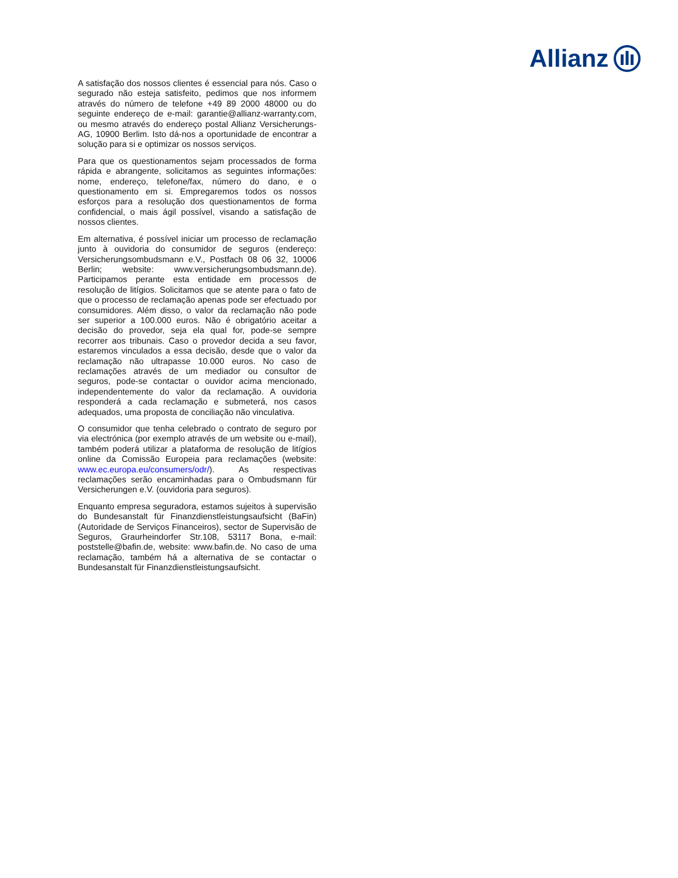Allianz
A satisfação dos nossos clientes é essencial para nós. Caso o segurado não esteja satisfeito, pedimos que nos informem através do número de telefone +49 89 2000 48000 ou do seguinte endereço de e-mail: garantie@allianz-warranty.com, ou mesmo através do endereço postal Allianz Versicherungs-AG, 10900 Berlim. Isto dá-nos a oportunidade de encontrar a solução para si e optimizar os nossos serviços.
Para que os questionamentos sejam processados de forma rápida e abrangente, solicitamos as seguintes informações: nome, endereço, telefone/fax, número do dano, e o questionamento em si. Empregaremos todos os nossos esforços para a resolução dos questionamentos de forma confidencial, o mais ágil possível, visando a satisfação de nossos clientes.
Em alternativa, é possível iniciar um processo de reclamação junto à ouvidoria do consumidor de seguros (endereço: Versicherungsombudsmann e.V., Postfach 08 06 32, 10006 Berlin; website: www.versicherungsombudsmann.de). Participamos perante esta entidade em processos de resolução de litígios. Solicitamos que se atente para o fato de que o processo de reclamação apenas pode ser efectuado por consumidores. Além disso, o valor da reclamação não pode ser superior a 100.000 euros. Não é obrigatório aceitar a decisão do provedor, seja ela qual for, pode-se sempre recorrer aos tribunais. Caso o provedor decida a seu favor, estaremos vinculados a essa decisão, desde que o valor da reclamação não ultrapasse 10.000 euros. No caso de reclamações através de um mediador ou consultor de seguros, pode-se contactar o ouvidor acima mencionado, independentemente do valor da reclamação. A ouvidoria responderá a cada reclamação e submeterá, nos casos adequados, uma proposta de conciliação não vinculativa.
O consumidor que tenha celebrado o contrato de seguro por via electrónica (por exemplo através de um website ou e-mail), também poderá utilizar a plataforma de resolução de litígios online da Comissão Europeia para reclamações (website: www.ec.europa.eu/consumers/odr/). As respectivas reclamações serão encaminhadas para o Ombudsmann für Versicherungen e.V. (ouvidoria para seguros).
Enquanto empresa seguradora, estamos sujeitos à supervisão do Bundesanstalt für Finanzdienstleistungsaufsicht (BaFin) (Autoridade de Serviços Financeiros), sector de Supervisão de Seguros, Graurheindorfer Str.108, 53117 Bona, e-mail: poststelle@bafin.de, website: www.bafin.de. No caso de uma reclamação, também há a alternativa de se contactar o Bundesanstalt für Finanzdienstleistungsaufsicht.